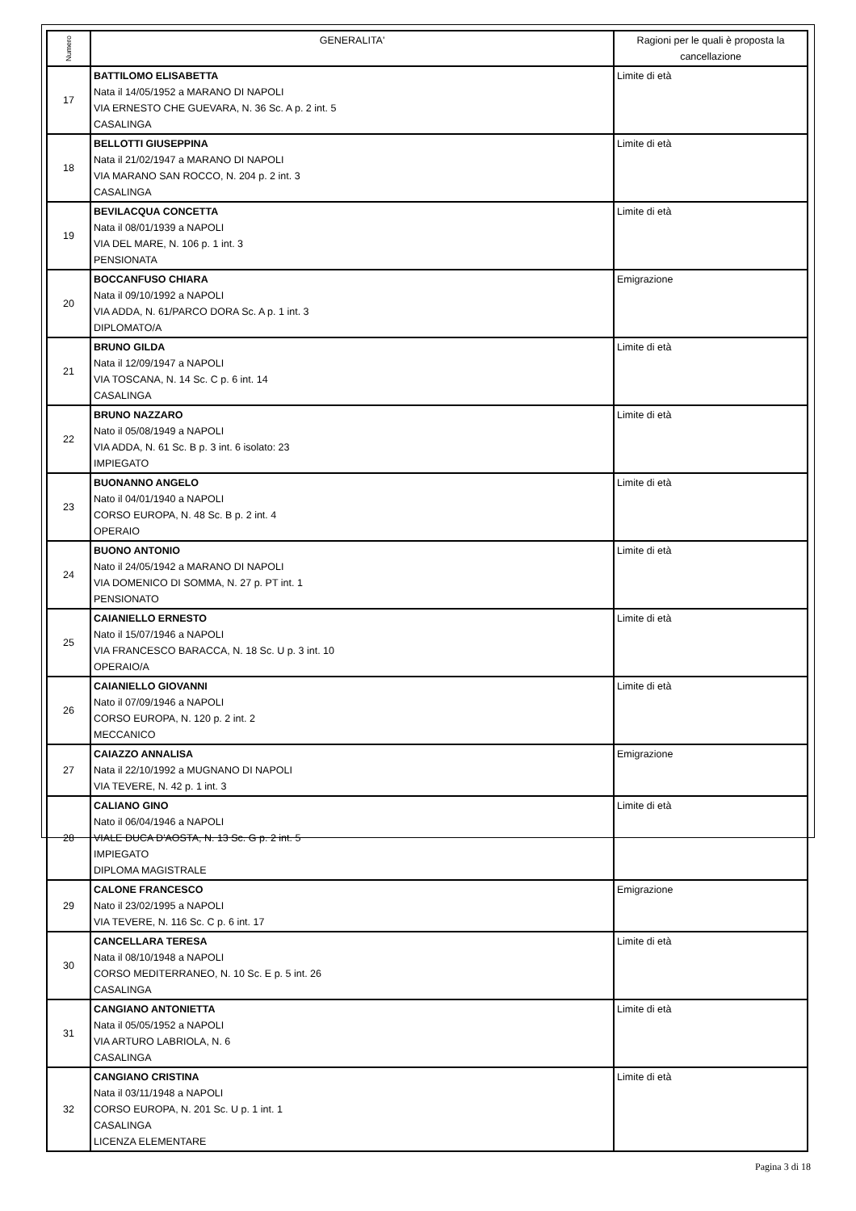| Numero | GENERALITA' | Ragioni per le quali è proposta la cancellazione |
| --- | --- | --- |
| 17 | BATTILOMO ELISABETTA Nata il 14/05/1952 a MARANO DI NAPOLI VIA ERNESTO CHE GUEVARA, N. 36 Sc. A p. 2 int. 5 CASALINGA | Limite di età |
| 18 | BELLOTTI GIUSEPPINA Nata il 21/02/1947 a MARANO DI NAPOLI VIA MARANO SAN ROCCO, N. 204 p. 2 int. 3 CASALINGA | Limite di età |
| 19 | BEVILACQUA CONCETTA Nata il 08/01/1939 a NAPOLI VIA DEL MARE, N. 106 p. 1 int. 3 PENSIONATA | Limite di età |
| 20 | BOCCANFUSO CHIARA Nata il 09/10/1992 a NAPOLI VIA ADDA, N. 61/PARCO DORA Sc. A p. 1 int. 3 DIPLOMATO/A | Emigrazione |
| 21 | BRUNO GILDA Nata il 12/09/1947 a NAPOLI VIA TOSCANA, N. 14 Sc. C p. 6 int. 14 CASALINGA | Limite di età |
| 22 | BRUNO NAZZARO Nato il 05/08/1949 a NAPOLI VIA ADDA, N. 61 Sc. B p. 3 int. 6 isolato: 23 IMPIEGATO | Limite di età |
| 23 | BUONANNO ANGELO Nato il 04/01/1940 a NAPOLI CORSO EUROPA, N. 48 Sc. B p. 2 int. 4 OPERAIO | Limite di età |
| 24 | BUONO ANTONIO Nato il 24/05/1942 a MARANO DI NAPOLI VIA DOMENICO DI SOMMA, N. 27 p. PT int. 1 PENSIONATO | Limite di età |
| 25 | CAIANIELLO ERNESTO Nato il 15/07/1946 a NAPOLI VIA FRANCESCO BARACCA, N. 18 Sc. U p. 3 int. 10 OPERAIO/A | Limite di età |
| 26 | CAIANIELLO GIOVANNI Nato il 07/09/1946 a NAPOLI CORSO EUROPA, N. 120 p. 2 int. 2 MECCANICO | Limite di età |
| 27 | CAIAZZO ANNALISA Nata il 22/10/1992 a MUGNANO DI NAPOLI VIA TEVERE, N. 42 p. 1 int. 3 | Emigrazione |
| 28 | CALIANO GINO Nato il 06/04/1946 a NAPOLI VIALE DUCA D'AOSTA, N. 13 Sc. G p. 2 int. 5 IMPIEGATO DIPLOMA MAGISTRALE | Limite di età |
| 29 | CALONE FRANCESCO Nato il 23/02/1995 a NAPOLI VIA TEVERE, N. 116 Sc. C p. 6 int. 17 | Emigrazione |
| 30 | CANCELLARA TERESA Nata il 08/10/1948 a NAPOLI CORSO MEDITERRANEO, N. 10 Sc. E p. 5 int. 26 CASALINGA | Limite di età |
| 31 | CANGIANO ANTONIETTA Nata il 05/05/1952 a NAPOLI VIA ARTURO LABRIOLA, N. 6 CASALINGA | Limite di età |
| 32 | CANGIANO CRISTINA Nata il 03/11/1948 a NAPOLI CORSO EUROPA, N. 201 Sc. U p. 1 int. 1 CASALINGA LICENZA ELEMENTARE | Limite di età |
Pagina 3 di 18